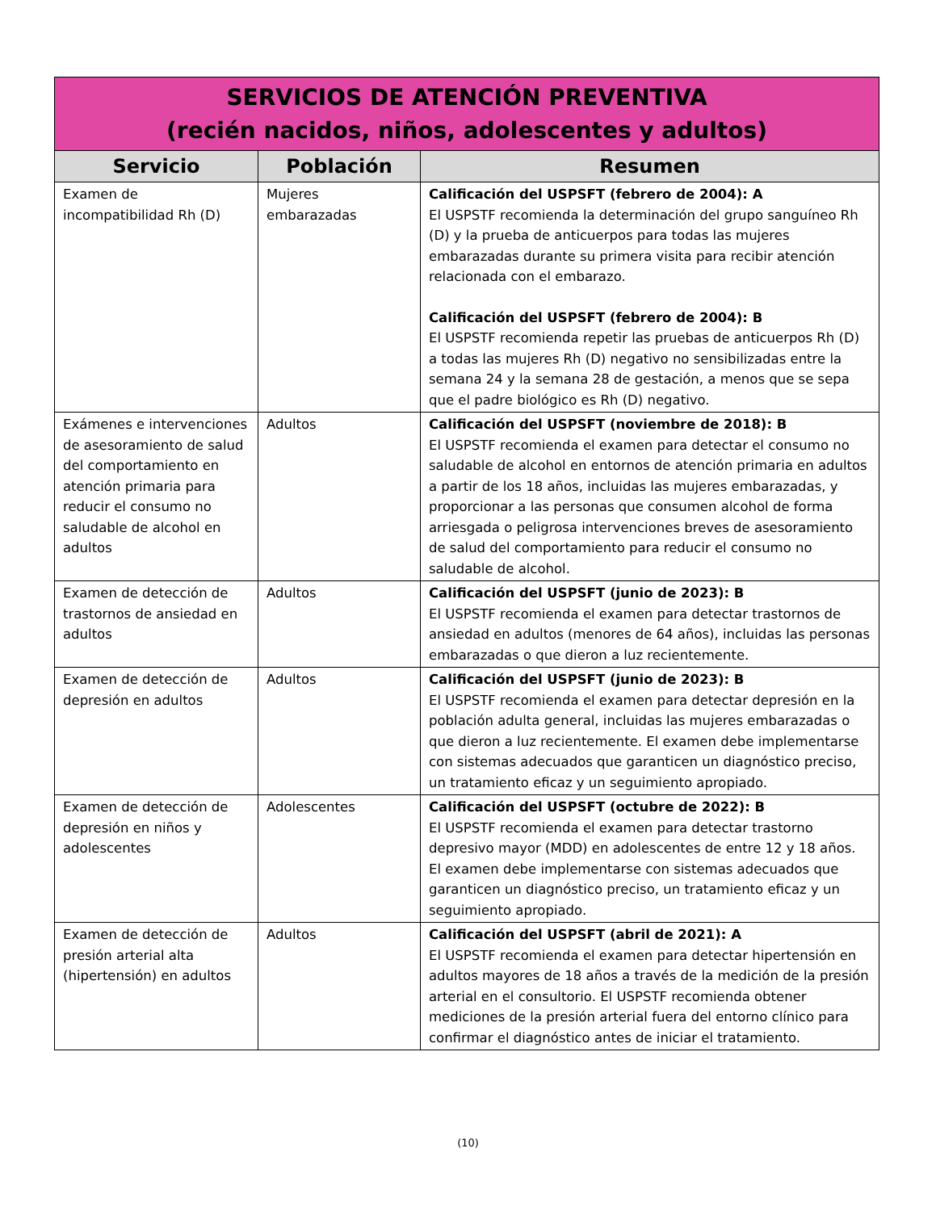| SERVICIOS DE ATENCIÓN PREVENTIVA (recién nacidos, niños, adolescentes y adultos) | | |
| Servicio | Población | Resumen |
| Examen de incompatibilidad Rh (D) | Mujeres embarazadas | Calificación del USPSFT (febrero de 2004): A El USPSTF recomienda la determinación del grupo sanguíneo Rh (D) y la prueba de anticuerpos para todas las mujeres embarazadas durante su primera visita para recibir atención relacionada con el embarazo. Calificación del USPSFT (febrero de 2004): B El USPSTF recomienda repetir las pruebas de anticuerpos Rh (D) a todas las mujeres Rh (D) negativo no sensibilizadas entre la semana 24 y la semana 28 de gestación, a menos que se sepa que el padre biológico es Rh (D) negativo. |
| Exámenes e intervenciones de asesoramiento de salud del comportamiento en atención primaria para reducir el consumo no saludable de alcohol en adultos | Adultos | Calificación del USPSFT (noviembre de 2018): B El USPSTF recomienda el examen para detectar el consumo no saludable de alcohol en entornos de atención primaria en adultos a partir de los 18 años, incluidas las mujeres embarazadas, y proporcionar a las personas que consumen alcohol de forma arriesgada o peligrosa intervenciones breves de asesoramiento de salud del comportamiento para reducir el consumo no saludable de alcohol. |
| Examen de detección de trastornos de ansiedad en adultos | Adultos | Calificación del USPSFT (junio de 2023): B El USPSTF recomienda el examen para detectar trastornos de ansiedad en adultos (menores de 64 años), incluidas las personas embarazadas o que dieron a luz recientemente. |
| Examen de detección de depresión en adultos | Adultos | Calificación del USPSFT (junio de 2023): B El USPSTF recomienda el examen para detectar depresión en la población adulta general, incluidas las mujeres embarazadas o que dieron a luz recientemente. El examen debe implementarse con sistemas adecuados que garanticen un diagnóstico preciso, un tratamiento eficaz y un seguimiento apropiado. |
| Examen de detección de depresión en niños y adolescentes | Adolescentes | Calificación del USPSFT (octubre de 2022): B El USPSTF recomienda el examen para detectar trastorno depresivo mayor (MDD) en adolescentes de entre 12 y 18 años. El examen debe implementarse con sistemas adecuados que garanticen un diagnóstico preciso, un tratamiento eficaz y un seguimiento apropiado. |
| Examen de detección de presión arterial alta (hipertensión) en adultos | Adultos | Calificación del USPSFT (abril de 2021): A El USPSTF recomienda el examen para detectar hipertensión en adultos mayores de 18 años a través de la medición de la presión arterial en el consultorio. El USPSTF recomienda obtener mediciones de la presión arterial fuera del entorno clínico para confirmar el diagnóstico antes de iniciar el tratamiento. |
(10)